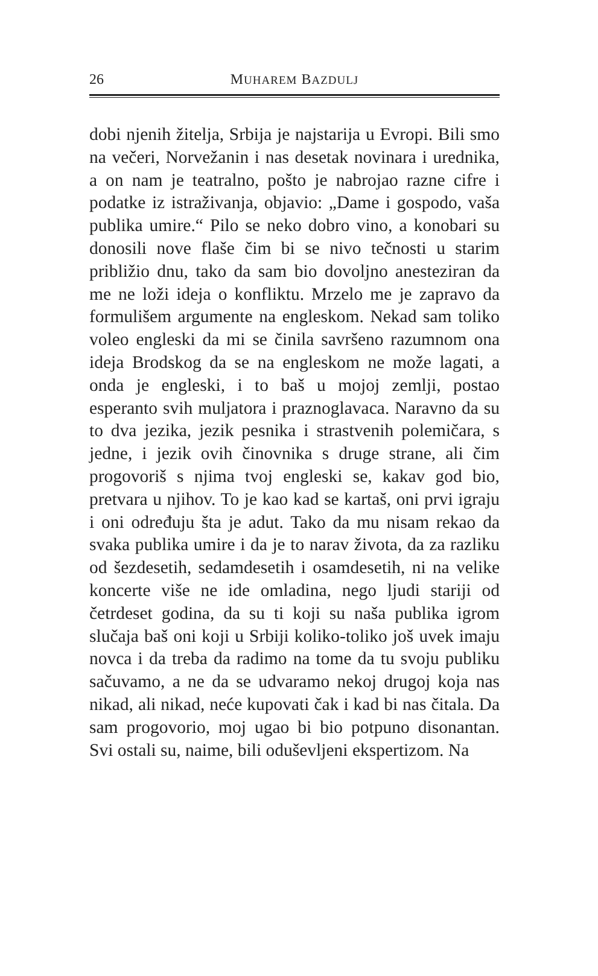26
MUHAREM BAZDULJ
dobi njenih žitelja, Srbija je najstarija u Evropi. Bili smo na večeri, Norvežanin i nas desetak novinara i urednika, a on nam je teatralno, pošto je nabrojao razne cifre i podatke iz istraživanja, objavio: „Dame i gospodo, vaša publika umire.“ Pilo se neko dobro vino, a konobari su donosili nove flaše čim bi se nivo tečnosti u starim približio dnu, tako da sam bio dovoljno anesteziran da me ne loži ideja o konfliktu. Mrzelo me je zapravo da formulišem argumente na engleskom. Nekad sam toliko voleo engleski da mi se činila savršeno razumnom ona ideja Brodskog da se na engleskom ne može lagati, a onda je engleski, i to baš u mojoj zemlji, postao esperanto svih muljatora i praznoglavaca. Naravno da su to dva jezika, jezik pesnika i strastvenih polemičara, s jedne, i jezik ovih činovnika s druge strane, ali čim progovoriš s njima tvoj engleski se, kakav god bio, pretvara u njihov. To je kao kad se kartaš, oni prvi igraju i oni određuju šta je adut. Tako da mu nisam rekao da svaka publika umire i da je to narav života, da za razliku od šezdesetih, sedamdesetih i osamdesetih, ni na velike koncerte više ne ide omladina, nego ljudi stariji od četrdeset godina, da su ti koji su naša publika igrom slučaja baš oni koji u Srbiji koliko-toliko još uvek imaju novca i da treba da radimo na tome da tu svoju publiku sačuvamo, a ne da se udvaramo nekoj drugoj koja nas nikad, ali nikad, neće kupovati čak i kad bi nas čitala. Da sam progovorio, moj ugao bi bio potpuno disonantan. Svi ostali su, naime, bili oduševljeni ekspertizom. Na